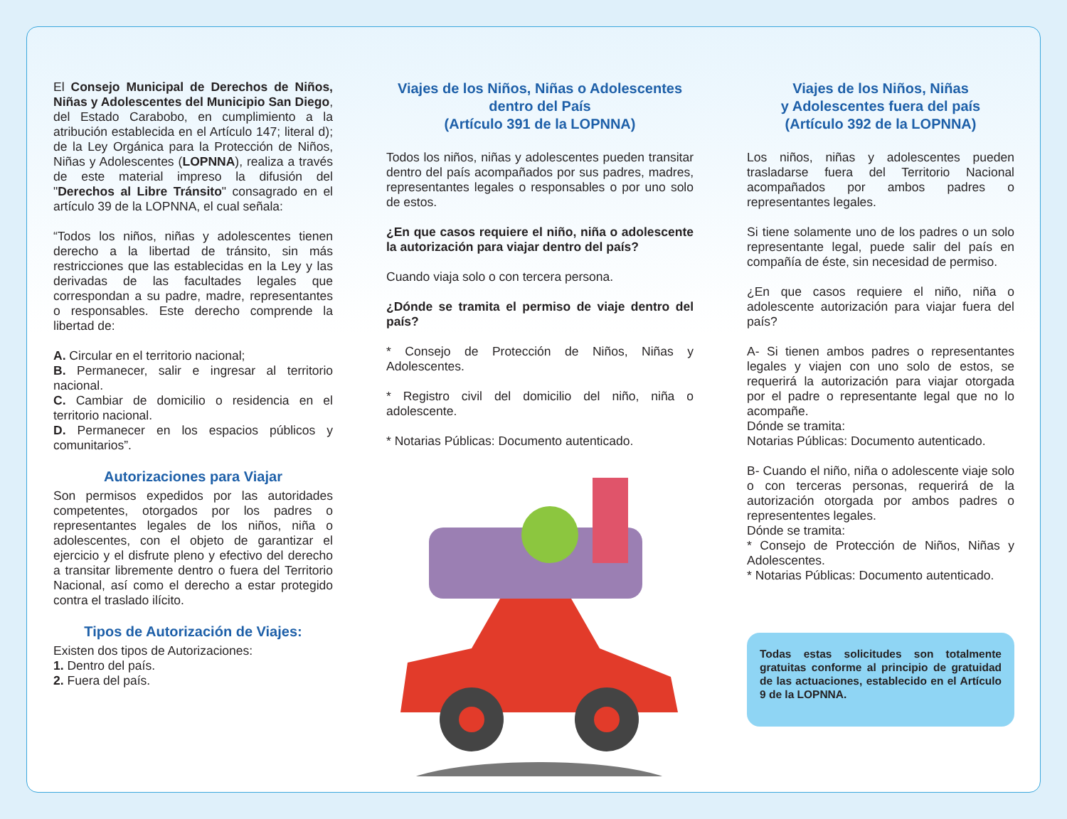El Consejo Municipal de Derechos de Niños, Niñas y Adolescentes del Municipio San Diego, del Estado Carabobo, en cumplimiento a la atribución establecida en el Artículo 147; literal d); de la Ley Orgánica para la Protección de Niños, Niñas y Adolescentes (LOPNNA), realiza a través de este material impreso la difusión del "Derechos al Libre Tránsito" consagrado en el artículo 39 de la LOPNNA, el cual señala:
“Todos los niños, niñas y adolescentes tienen derecho a la libertad de tránsito, sin más restricciones que las establecidas en la Ley y las derivadas de las facultades legales que correspondan a su padre, madre, representantes o responsables. Este derecho comprende la libertad de:
A. Circular en el territorio nacional;
B. Permanecer, salir e ingresar al territorio nacional.
C. Cambiar de domicilio o residencia en el territorio nacional.
D. Permanecer en los espacios públicos y comunitarios”.
Autorizaciones para Viajar
Son permisos expedidos por las autoridades competentes, otorgados por los padres o representantes legales de los niños, niña o adolescentes, con el objeto de garantizar el ejercicio y el disfrute pleno y efectivo del derecho a transitar libremente dentro o fuera del Territorio Nacional, así como el derecho a estar protegido contra el traslado ilícito.
Tipos de Autorización de Viajes:
Existen dos tipos de Autorizaciones:
1. Dentro del país.
2. Fuera del país.
Viajes de los Niños, Niñas o Adolescentes
dentro del País
(Artículo 391 de la LOPNNA)
Todos los niños, niñas y adolescentes pueden transitar dentro del país acompañados por sus padres, madres, representantes legales o responsables o por uno solo de estos.
¿En que casos requiere el niño, niña o adolescente la autorización para viajar dentro del país?
Cuando viaja solo o con tercera persona.
¿Dónde se tramita el permiso de viaje dentro del país?
* Consejo de Protección de Niños, Niñas y Adolescentes.
* Registro civil del domicilio del niño, niña o adolescente.
* Notarias Públicas: Documento autenticado.
Viajes de los Niños, Niñas
y Adolescentes fuera del país
(Artículo 392 de la LOPNNA)
Los niños, niñas y adolescentes pueden trasladarse fuera del Territorio Nacional acompañados por ambos padres o representantes legales.
Si tiene solamente uno de los padres o un solo representante legal, puede salir del país en compañía de éste, sin necesidad de permiso.
¿En que casos requiere el niño, niña o adolescente autorización para viajar fuera del país?
A- Si tienen ambos padres o representantes legales y viajen con uno solo de estos, se requerirá la autorización para viajar otorgada por el padre o representante legal que no lo acompañe.
Dónde se tramita:
Notarias Públicas: Documento autenticado.
B- Cuando el niño, niña o adolescente viaje solo o con terceras personas, requerirá de la autorización otorgada por ambos padres o represententes legales.
Dónde se tramita:
* Consejo de Protección de Niños, Niñas y Adolescentes.
* Notarias Públicas: Documento autenticado.
Todas estas solicitudes son totalmente gratuitas conforme al principio de gratuidad de las actuaciones, establecido en el Artículo 9 de la LOPNNA.